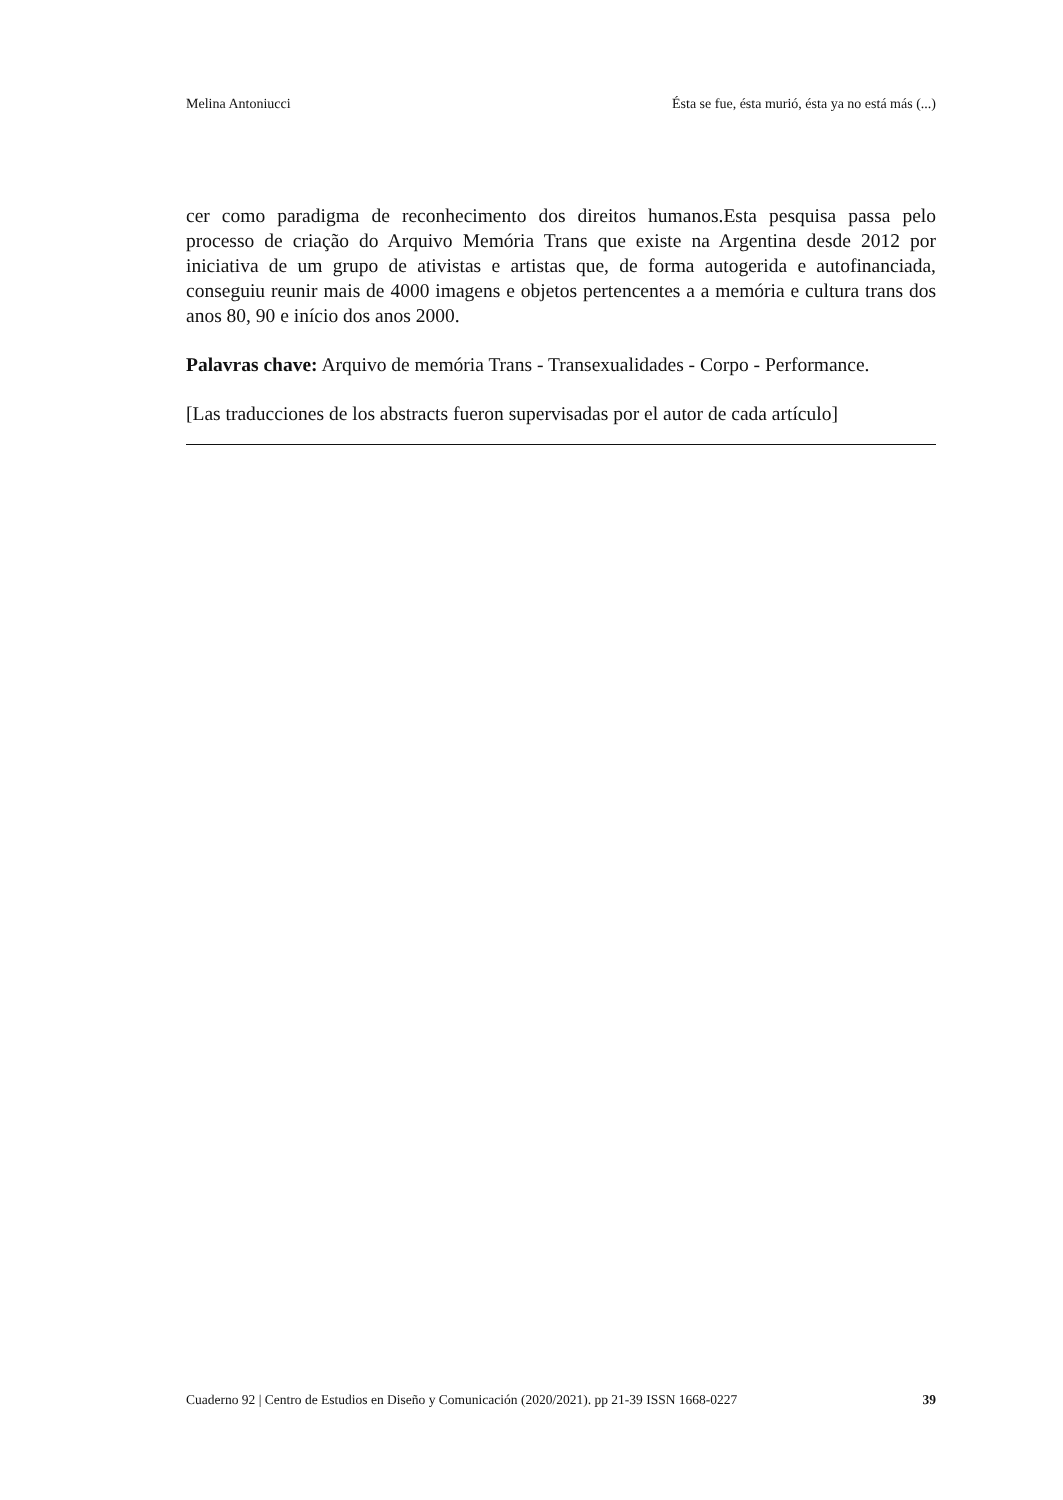Melina Antoniucci Ésta se fue, ésta murió, ésta ya no está más (...)
cer como paradigma de reconhecimento dos direitos humanos.Esta pesquisa passa pelo processo de criação do Arquivo Memória Trans que existe na Argentina desde 2012 por iniciativa de um grupo de ativistas e artistas que, de forma autogerida e autofinanciada, conseguiu reunir mais de 4000 imagens e objetos pertencentes a a memória e cultura trans dos anos 80, 90 e início dos anos 2000.
Palavras chave: Arquivo de memória Trans - Transexualidades - Corpo - Performance.
[Las traducciones de los abstracts fueron supervisadas por el autor de cada artículo]
Cuaderno 92 | Centro de Estudios en Diseño y Comunicación (2020/2021). pp 21-39 ISSN 1668-0227 39